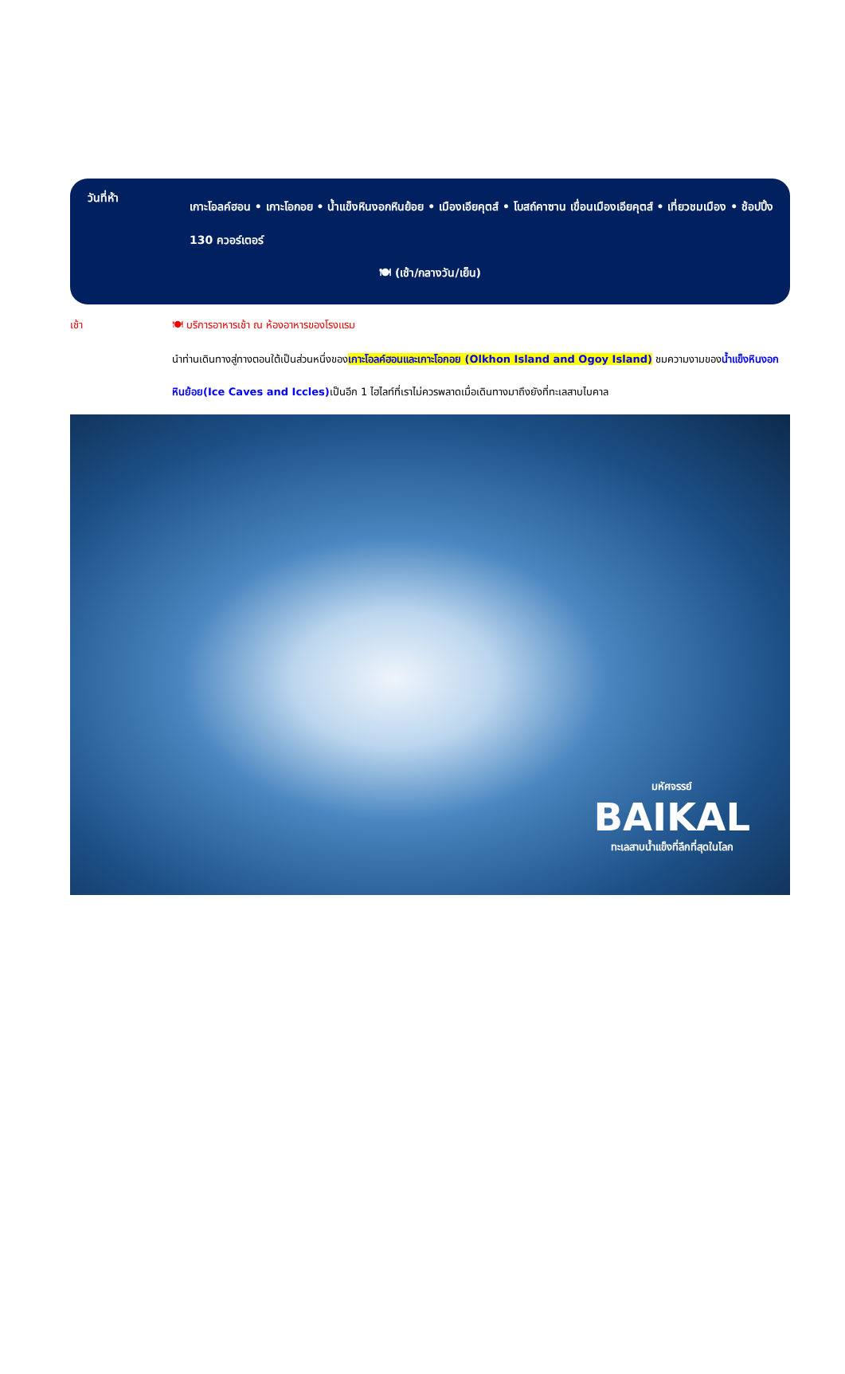วันที่ห้า
เกาะโอลค์ฮอน • เกาะโอกอย • น้ำแข็งหินงอกหินย้อย • เมืองเอียคุตส์ • โบสถ์คาซาน เขื่อนเมืองเอียคุตส์ • เที่ยวชมเมือง • ช้อปปิ้ง 130 ควอร์เตอร์
🍽 (เช้า/กลางวัน/เย็น)
เช้า 🍽 บริการอาหารเช้า ณ ห้องอาหารของโรงแรม
นำท่านเดินทางสู่ทางตอนใต้เป็นส่วนหนึ่งของเกาะโอลค์ฮอนและเกาะโอกอย (Olkhon Island and Ogoy Island) ชมความงามของน้ำแข็งหินงอกหินย้อย(Ice Caves and Iccles) เป็นอีก 1 ไฮไลท์ที่เราไม่ควรพลาดเมื่อเดินทางมาถึงยังที่ทะเลสาบไบคาล
มหัศจรรย์
BAIKAL
ทะเลสาบน้ำแข็งที่ลึกที่สุดในโลก